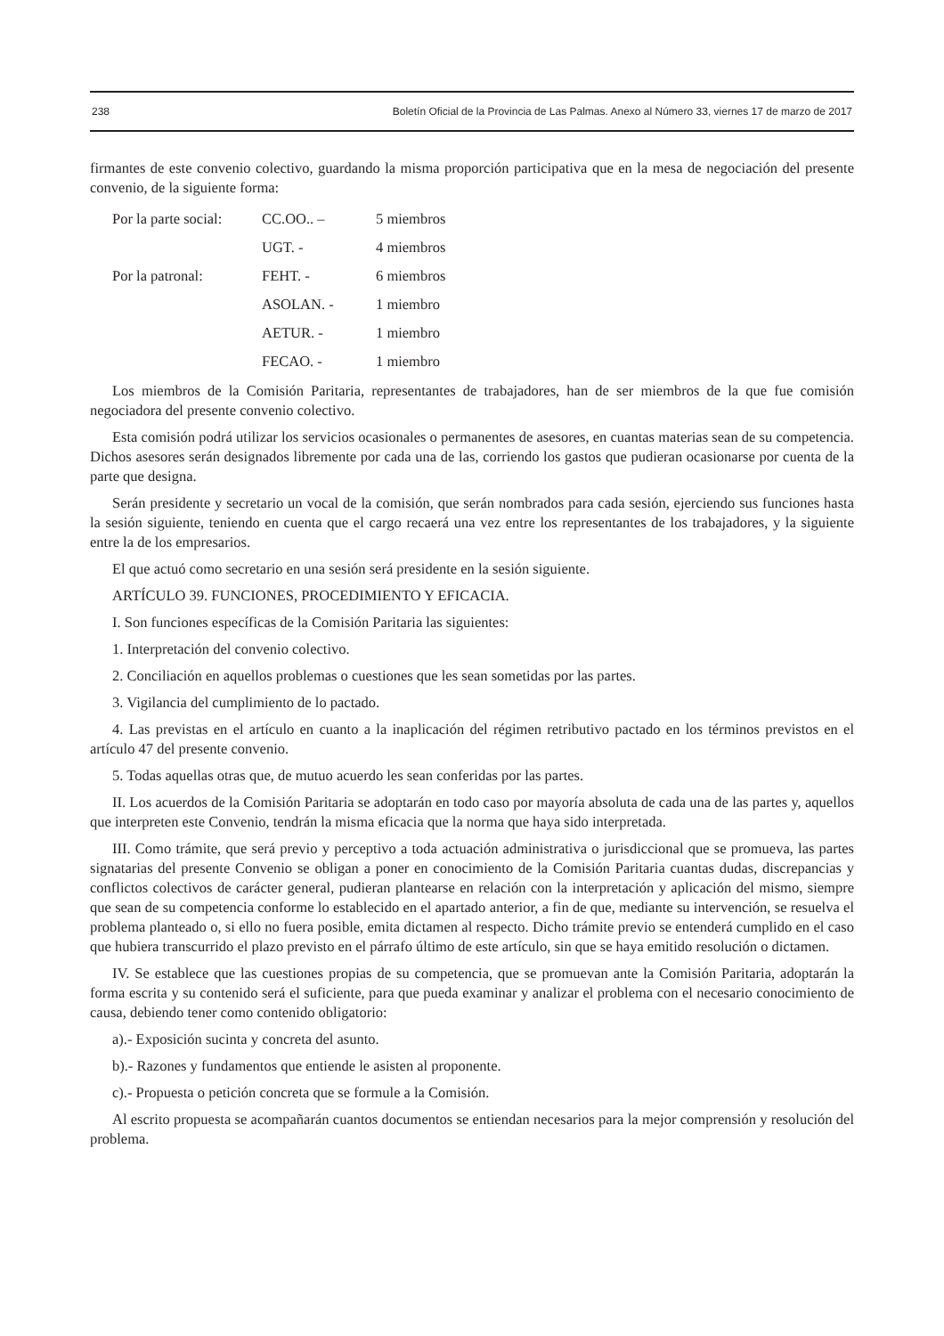238 Boletín Oficial de la Provincia de Las Palmas. Anexo al Número 33, viernes 17 de marzo de 2017
firmantes de este convenio colectivo, guardando la misma proporción participativa que en la mesa de negociación del presente convenio, de la siguiente forma:
| Por la parte social: | CC.OO.. – | 5 miembros |
| | UGT. - | 4 miembros |
| Por la patronal: | FEHT. - | 6 miembros |
| | ASOLAN. - | 1 miembro |
| | AETUR. - | 1 miembro |
| | FECAO. - | 1 miembro |
Los miembros de la Comisión Paritaria, representantes de trabajadores, han de ser miembros de la que fue comisión negociadora del presente convenio colectivo.
Esta comisión podrá utilizar los servicios ocasionales o permanentes de asesores, en cuantas materias sean de su competencia. Dichos asesores serán designados libremente por cada una de las, corriendo los gastos que pudieran ocasionarse por cuenta de la parte que designa.
Serán presidente y secretario un vocal de la comisión, que serán nombrados para cada sesión, ejerciendo sus funciones hasta la sesión siguiente, teniendo en cuenta que el cargo recaerá una vez entre los representantes de los trabajadores, y la siguiente entre la de los empresarios.
El que actuó como secretario en una sesión será presidente en la sesión siguiente.
ARTÍCULO 39. FUNCIONES, PROCEDIMIENTO Y EFICACIA.
I. Son funciones específicas de la Comisión Paritaria las siguientes:
1. Interpretación del convenio colectivo.
2. Conciliación en aquellos problemas o cuestiones que les sean sometidas por las partes.
3. Vigilancia del cumplimiento de lo pactado.
4. Las previstas en el artículo en cuanto a la inaplicación del régimen retributivo pactado en los términos previstos en el artículo 47 del presente convenio.
5. Todas aquellas otras que, de mutuo acuerdo les sean conferidas por las partes.
II. Los acuerdos de la Comisión Paritaria se adoptarán en todo caso por mayoría absoluta de cada una de las partes y, aquellos que interpreten este Convenio, tendrán la misma eficacia que la norma que haya sido interpretada.
III. Como trámite, que será previo y perceptivo a toda actuación administrativa o jurisdiccional que se promueva, las partes signatarias del presente Convenio se obligan a poner en conocimiento de la Comisión Paritaria cuantas dudas, discrepancias y conflictos colectivos de carácter general, pudieran plantearse en relación con la interpretación y aplicación del mismo, siempre que sean de su competencia conforme lo establecido en el apartado anterior, a fin de que, mediante su intervención, se resuelva el problema planteado o, si ello no fuera posible, emita dictamen al respecto. Dicho trámite previo se entenderá cumplido en el caso que hubiera transcurrido el plazo previsto en el párrafo último de este artículo, sin que se haya emitido resolución o dictamen.
IV. Se establece que las cuestiones propias de su competencia, que se promuevan ante la Comisión Paritaria, adoptarán la forma escrita y su contenido será el suficiente, para que pueda examinar y analizar el problema con el necesario conocimiento de causa, debiendo tener como contenido obligatorio:
a).- Exposición sucinta y concreta del asunto.
b).- Razones y fundamentos que entiende le asisten al proponente.
c).- Propuesta o petición concreta que se formule a la Comisión.
Al escrito propuesta se acompañarán cuantos documentos se entiendan necesarios para la mejor comprensión y resolución del problema.